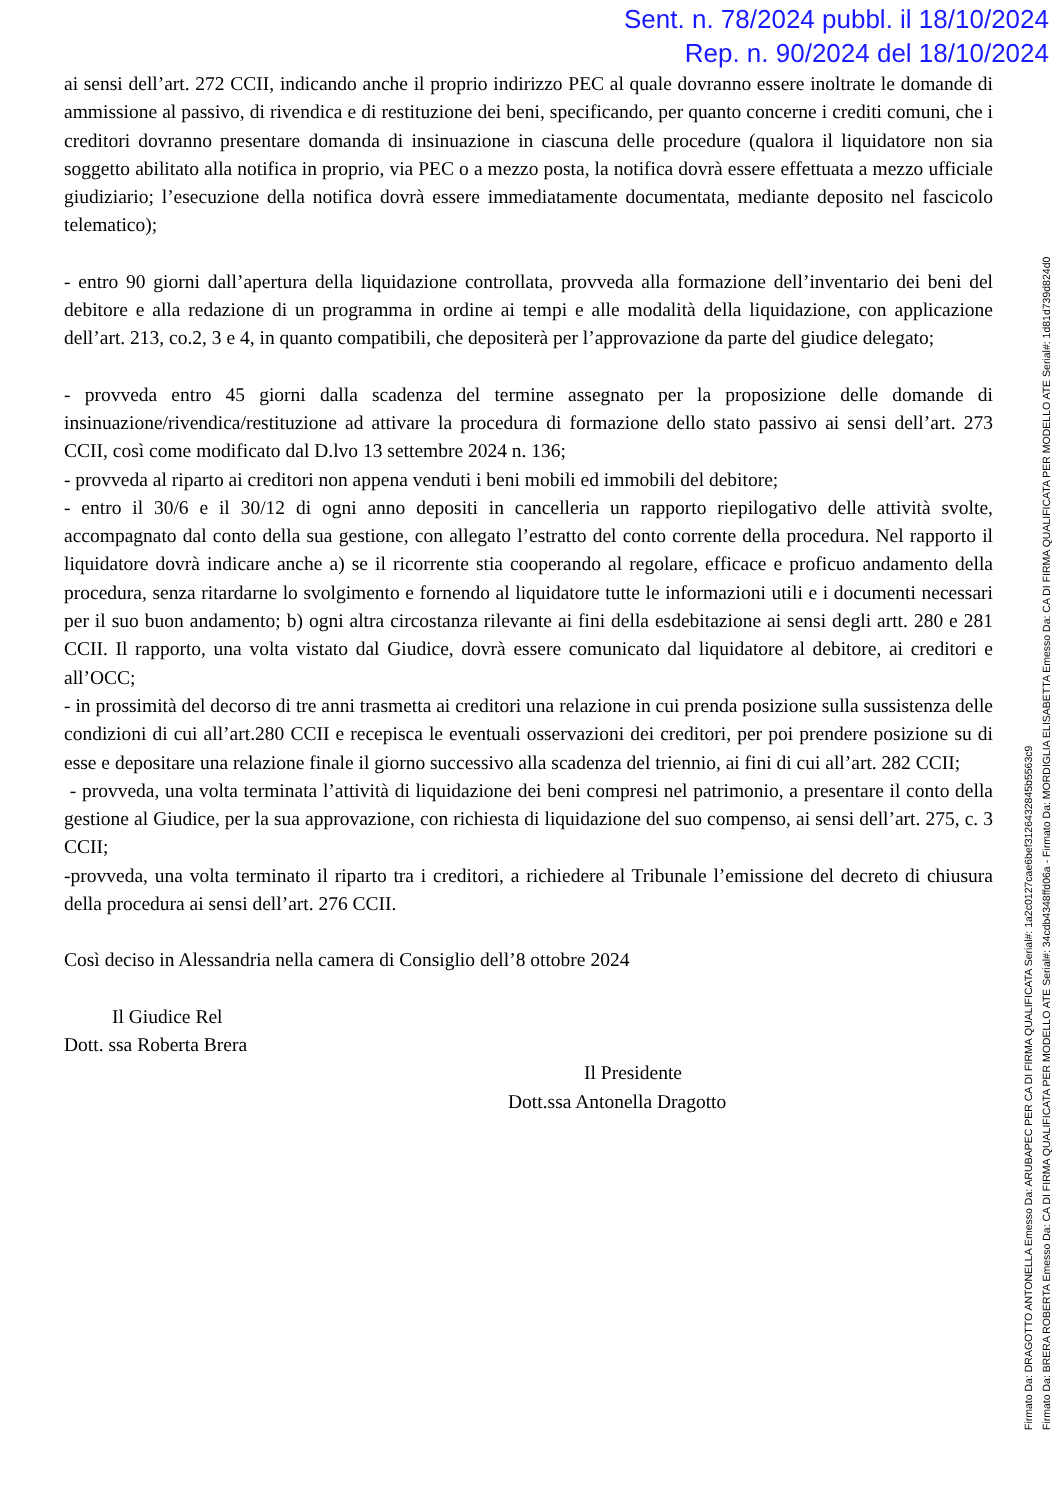Sent. n. 78/2024 pubbl. il 18/10/2024
Rep. n. 90/2024 del 18/10/2024
ai sensi dell’art. 272 CCII, indicando anche il proprio indirizzo PEC al quale dovranno essere inoltrate le domande di ammissione al passivo, di rivendica e di restituzione dei beni, specificando, per quanto concerne i crediti comuni, che i creditori dovranno presentare domanda di insinuazione in ciascuna delle procedure (qualora il liquidatore non sia soggetto abilitato alla notifica in proprio, via PEC o a mezzo posta, la notifica dovrà essere effettuata a mezzo ufficiale giudiziario; l’esecuzione della notifica dovrà essere immediatamente documentata, mediante deposito nel fascicolo telematico);
- entro 90 giorni dall’apertura della liquidazione controllata, provveda alla formazione dell’inventario dei beni del debitore e alla redazione di un programma in ordine ai tempi e alle modalità della liquidazione, con applicazione dell’art. 213, co.2, 3 e 4, in quanto compatibili, che depositerà per l’approvazione da parte del giudice delegato;
- provveda entro 45 giorni dalla scadenza del termine assegnato per la proposizione delle domande di insinuazione/rivendica/restituzione ad attivare la procedura di formazione dello stato passivo ai sensi dell’art. 273 CCII, così come modificato dal D.lvo 13 settembre 2024 n. 136;
- provveda al riparto ai creditori non appena venduti i beni mobili ed immobili del debitore;
- entro il 30/6 e il 30/12 di ogni anno depositi in cancelleria un rapporto riepilogativo delle attività svolte, accompagnato dal conto della sua gestione, con allegato l’estratto del conto corrente della procedura. Nel rapporto il liquidatore dovrà indicare anche a) se il ricorrente stia cooperando al regolare, efficace e proficuo andamento della procedura, senza ritardarne lo svolgimento e fornendo al liquidatore tutte le informazioni utili e i documenti necessari per il suo buon andamento; b) ogni altra circostanza rilevante ai fini della esdebitazione ai sensi degli artt. 280 e 281 CCII. Il rapporto, una volta vistato dal Giudice, dovrà essere comunicato dal liquidatore al debitore, ai creditori e all’OCC;
- in prossimità del decorso di tre anni trasmetta ai creditori una relazione in cui prenda posizione sulla sussistenza delle condizioni di cui all’art.280 CCII e recepisca le eventuali osservazioni dei creditori, per poi prendere posizione su di esse e depositare una relazione finale il giorno successivo alla scadenza del triennio, ai fini di cui all’art. 282 CCII;
- provveda, una volta terminata l’attività di liquidazione dei beni compresi nel patrimonio, a presentare il conto della gestione al Giudice, per la sua approvazione, con richiesta di liquidazione del suo compenso, ai sensi dell’art. 275, c. 3 CCII;
-provveda, una volta terminato il riparto tra i creditori, a richiedere al Tribunale l’emissione del decreto di chiusura della procedura ai sensi dell’art. 276 CCII.
Così deciso in Alessandria nella camera di Consiglio dell’8 ottobre 2024
Il Giudice Rel
Dott. ssa Roberta Brera
Il Presidente
Dott.ssa Antonella Dragotto
Firmato Da: DRAGOTTO ANTONELLA Emesso Da: ARUBAPEC PER CA DI FIRMA QUALIFICATA Serial#: 1a2c0127cae6bef3126432845b5563c9
Firmato Da: BRERA ROBERTA Emesso Da: CA DI FIRMA QUALIFICATA PER MODELLO ATE Serial#: 34cdb4348ffd06a - Firmato Da: MORDIGLIA ELISABETTA Emesso Da: CA DI FIRMA QUALIFICATA PER MODELLO ATE Serial#: 1d81d739d824d0